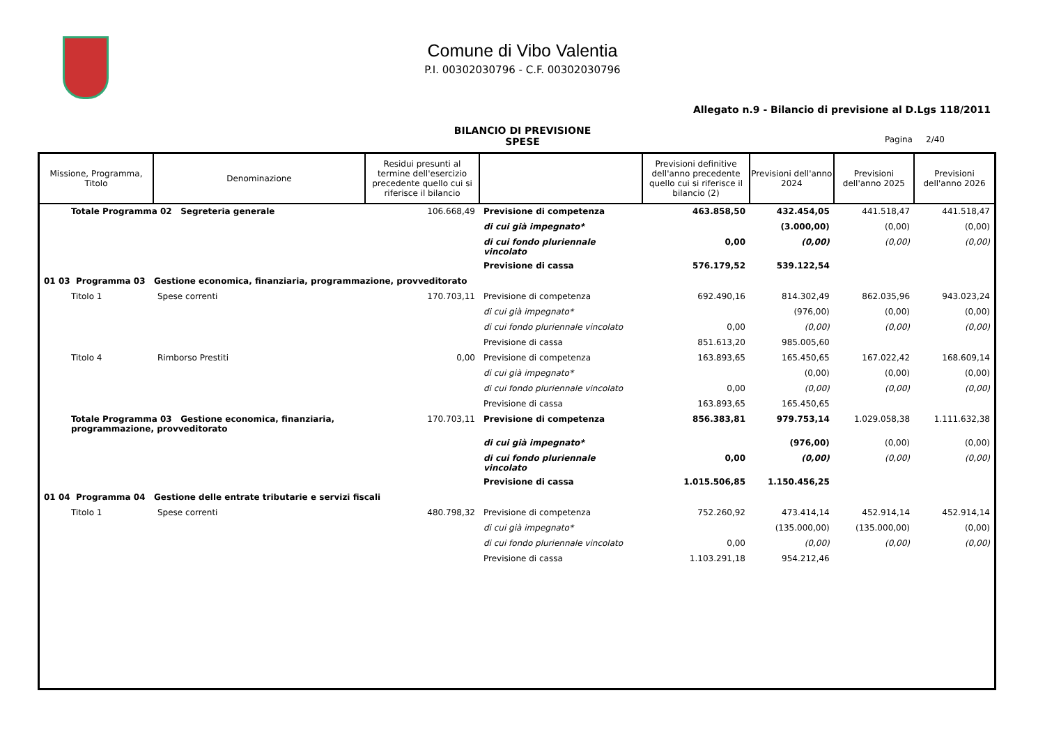Comune di Vibo Valentia
P.I. 00302030796 - C.F. 00302030796
Allegato n.9 - Bilancio di previsione al D.Lgs 118/2011
BILANCIO DI PREVISIONE
SPESE
Pagina 2/40
| Missione, Programma, Titolo | Denominazione | Residui presunti al termine dell'esercizio precedente quello cui si riferisce il bilancio | | Previsioni definitive dell'anno precedente quello cui si riferisce il bilancio (2) | Previsioni dell'anno 2024 | Previsioni dell'anno 2025 | Previsioni dell'anno 2026 |
| --- | --- | --- | --- | --- | --- | --- | --- |
| Totale Programma 02 Segreteria generale | | 106.668,49 | Previsione di competenza | 463.858,50 | 432.454,05 | 441.518,47 | 441.518,47 |
| | | | di cui già impegnato* | | (3.000,00) | (0,00) | (0,00) |
| | | | di cui fondo pluriennale vincolato | 0,00 | (0,00) | (0,00) | (0,00) |
| | | | Previsione di cassa | 576.179,52 | 539.122,54 | | |
| 01 03 Programma 03 Gestione economica, finanziaria, programmazione, provveditorato | | | | | | | |
| Titolo 1 | Spese correnti | 170.703,11 | Previsione di competenza | 692.490,16 | 814.302,49 | 862.035,96 | 943.023,24 |
| | | | di cui già impegnato* | | (976,00) | (0,00) | (0,00) |
| | | | di cui fondo pluriennale vincolato | 0,00 | (0,00) | (0,00) | (0,00) |
| | | | Previsione di cassa | 851.613,20 | 985.005,60 | | |
| Titolo 4 | Rimborso Prestiti | 0,00 | Previsione di competenza | 163.893,65 | 165.450,65 | 167.022,42 | 168.609,14 |
| | | | di cui già impegnato* | | (0,00) | (0,00) | (0,00) |
| | | | di cui fondo pluriennale vincolato | 0,00 | (0,00) | (0,00) | (0,00) |
| | | | Previsione di cassa | 163.893,65 | 165.450,65 | | |
| Totale Programma 03 Gestione economica, finanziaria, programmazione, provveditorato | | 170.703,11 | Previsione di competenza | 856.383,81 | 979.753,14 | 1.029.058,38 | 1.111.632,38 |
| | | | di cui già impegnato* | | (976,00) | (0,00) | (0,00) |
| | | | di cui fondo pluriennale vincolato | 0,00 | (0,00) | (0,00) | (0,00) |
| | | | Previsione di cassa | 1.015.506,85 | 1.150.456,25 | | |
| 01 04 Programma 04 Gestione delle entrate tributarie e servizi fiscali | | | | | | | |
| Titolo 1 | Spese correnti | 480.798,32 | Previsione di competenza | 752.260,92 | 473.414,14 | 452.914,14 | 452.914,14 |
| | | | di cui già impegnato* | | (135.000,00) | (135.000,00) | (0,00) |
| | | | di cui fondo pluriennale vincolato | 0,00 | (0,00) | (0,00) | (0,00) |
| | | | Previsione di cassa | 1.103.291,18 | 954.212,46 | | |